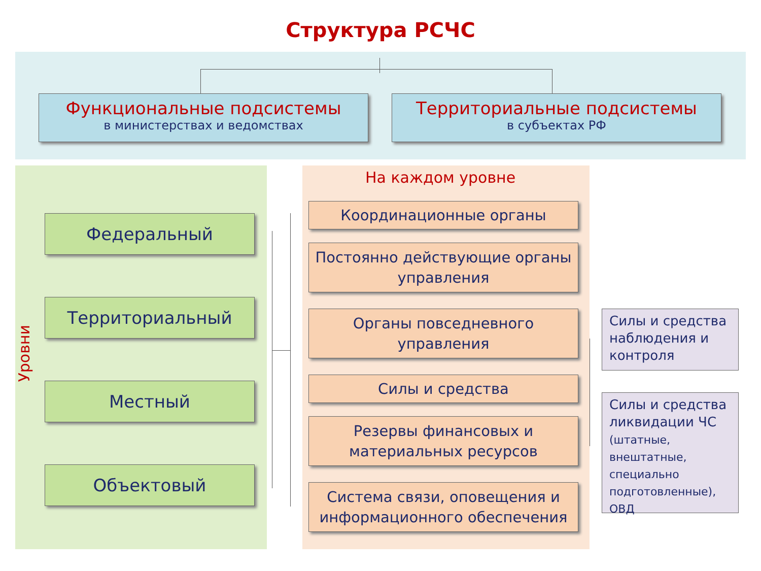Структура РСЧС
Функциональные подсистемы
в министерствах и ведомствах
Территориальные подсистемы
в субъектах РФ
Уровни
Федеральный
Территориальный
Местный
Объектовый
На каждом уровне
Координационные органы
Постоянно действующие органы управления
Органы повседневного управления
Силы и средства
Резервы финансовых и материальных ресурсов
Система связи, оповещения и информационного обеспечения
Силы и средства наблюдения и контроля
Силы и средства ликвидации ЧС
(штатные, внештатные, специально подготовленные), ОВД